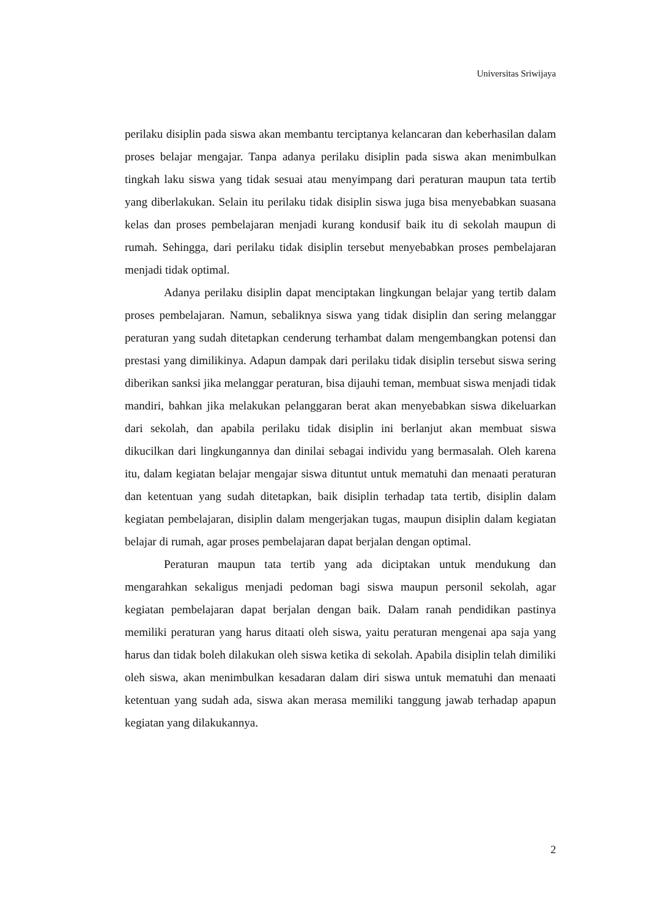Universitas Sriwijaya
perilaku disiplin pada siswa akan membantu terciptanya kelancaran dan keberhasilan dalam proses belajar mengajar. Tanpa adanya perilaku disiplin pada siswa akan menimbulkan tingkah laku siswa yang tidak sesuai atau menyimpang dari peraturan maupun tata tertib yang diberlakukan. Selain itu perilaku tidak disiplin siswa juga bisa menyebabkan suasana kelas dan proses pembelajaran menjadi kurang kondusif baik itu di sekolah maupun di rumah. Sehingga, dari perilaku tidak disiplin tersebut menyebabkan proses pembelajaran menjadi tidak optimal.
Adanya perilaku disiplin dapat menciptakan lingkungan belajar yang tertib dalam proses pembelajaran. Namun, sebaliknya siswa yang tidak disiplin dan sering melanggar peraturan yang sudah ditetapkan cenderung terhambat dalam mengembangkan potensi dan prestasi yang dimilikinya. Adapun dampak dari perilaku tidak disiplin tersebut siswa sering diberikan sanksi jika melanggar peraturan, bisa dijauhi teman, membuat siswa menjadi tidak mandiri, bahkan jika melakukan pelanggaran berat akan menyebabkan siswa dikeluarkan dari sekolah, dan apabila perilaku tidak disiplin ini berlanjut akan membuat siswa dikucilkan dari lingkungannya dan dinilai sebagai individu yang bermasalah. Oleh karena itu, dalam kegiatan belajar mengajar siswa dituntut untuk mematuhi dan menaati peraturan dan ketentuan yang sudah ditetapkan, baik disiplin terhadap tata tertib, disiplin dalam kegiatan pembelajaran, disiplin dalam mengerjakan tugas, maupun disiplin dalam kegiatan belajar di rumah, agar proses pembelajaran dapat berjalan dengan optimal.
Peraturan maupun tata tertib yang ada diciptakan untuk mendukung dan mengarahkan sekaligus menjadi pedoman bagi siswa maupun personil sekolah, agar kegiatan pembelajaran dapat berjalan dengan baik. Dalam ranah pendidikan pastinya memiliki peraturan yang harus ditaati oleh siswa, yaitu peraturan mengenai apa saja yang harus dan tidak boleh dilakukan oleh siswa ketika di sekolah. Apabila disiplin telah dimiliki oleh siswa, akan menimbulkan kesadaran dalam diri siswa untuk mematuhi dan menaati ketentuan yang sudah ada, siswa akan merasa memiliki tanggung jawab terhadap apapun kegiatan yang dilakukannya.
2